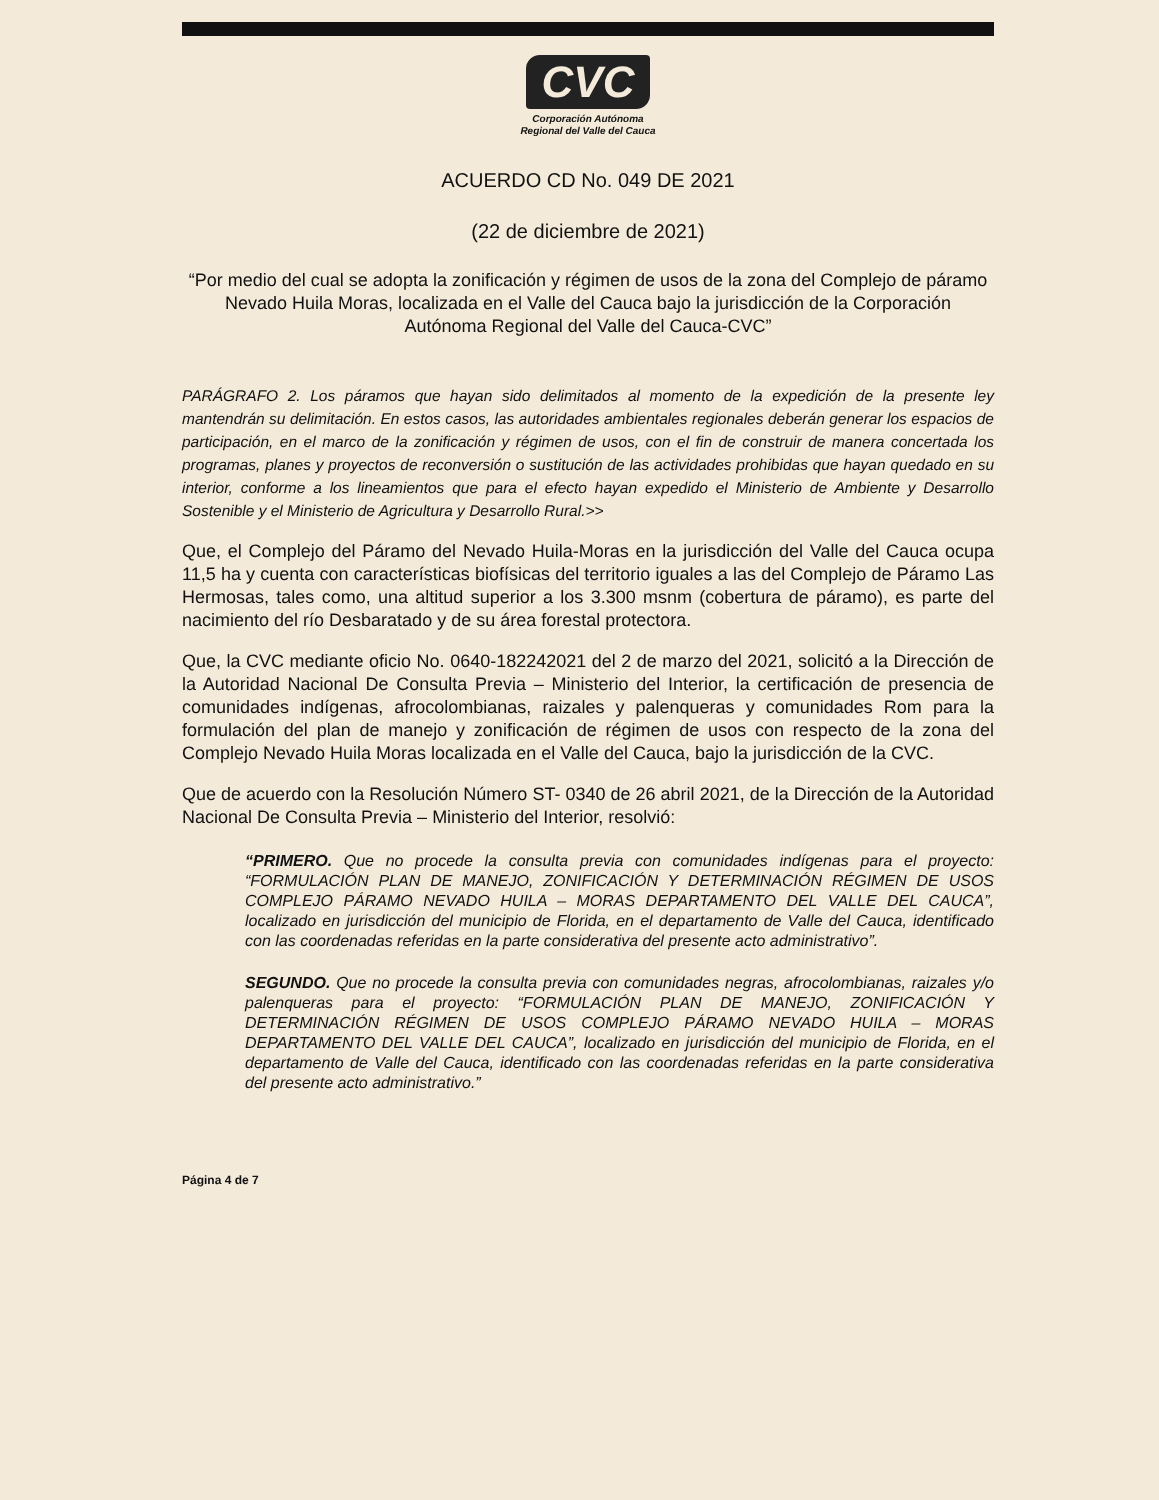CVC
Corporación Autónoma
Regional del Valle del Cauca
ACUERDO CD No. 049 DE 2021
(22 de diciembre de 2021)
“Por medio del cual se adopta la zonificación y régimen de usos de la zona del Complejo de páramo Nevado Huila Moras, localizada en el Valle del Cauca bajo la jurisdicción de la Corporación Autónoma Regional del Valle del Cauca-CVC”
PARÁGRAFO 2. Los páramos que hayan sido delimitados al momento de la expedición de la presente ley mantendrán su delimitación. En estos casos, las autoridades ambientales regionales deberán generar los espacios de participación, en el marco de la zonificación y régimen de usos, con el fin de construir de manera concertada los programas, planes y proyectos de reconversión o sustitución de las actividades prohibidas que hayan quedado en su interior, conforme a los lineamientos que para el efecto hayan expedido el Ministerio de Ambiente y Desarrollo Sostenible y el Ministerio de Agricultura y Desarrollo Rural.>>
Que, el Complejo del Páramo del Nevado Huila-Moras en la jurisdicción del Valle del Cauca ocupa 11,5 ha y cuenta con características biofísicas del territorio iguales a las del Complejo de Páramo Las Hermosas, tales como, una altitud superior a los 3.300 msnm (cobertura de páramo), es parte del nacimiento del río Desbaratado y de su área forestal protectora.
Que, la CVC mediante oficio No. 0640-182242021 del 2 de marzo del 2021, solicitó a la Dirección de la Autoridad Nacional De Consulta Previa – Ministerio del Interior, la certificación de presencia de comunidades indígenas, afrocolombianas, raizales y palenqueras y comunidades Rom para la formulación del plan de manejo y zonificación de régimen de usos con respecto de la zona del Complejo Nevado Huila Moras localizada en el Valle del Cauca, bajo la jurisdicción de la CVC.
Que de acuerdo con la Resolución Número ST- 0340 de 26 abril 2021, de la Dirección de la Autoridad Nacional De Consulta Previa – Ministerio del Interior, resolvió:
“PRIMERO. Que no procede la consulta previa con comunidades indígenas para el proyecto: “FORMULACIÓN PLAN DE MANEJO, ZONIFICACIÓN Y DETERMINACIÓN RÉGIMEN DE USOS COMPLEJO PÁRAMO NEVADO HUILA – MORAS DEPARTAMENTO DEL VALLE DEL CAUCA”, localizado en jurisdicción del municipio de Florida, en el departamento de Valle del Cauca, identificado con las coordenadas referidas en la parte considerativa del presente acto administrativo”.
SEGUNDO. Que no procede la consulta previa con comunidades negras, afrocolombianas, raizales y/o palenqueras para el proyecto: “FORMULACIÓN PLAN DE MANEJO, ZONIFICACIÓN Y DETERMINACIÓN RÉGIMEN DE USOS COMPLEJO PÁRAMO NEVADO HUILA – MORAS DEPARTAMENTO DEL VALLE DEL CAUCA”, localizado en jurisdicción del municipio de Florida, en el departamento de Valle del Cauca, identificado con las coordenadas referidas en la parte considerativa del presente acto administrativo.”
Página 4 de 7